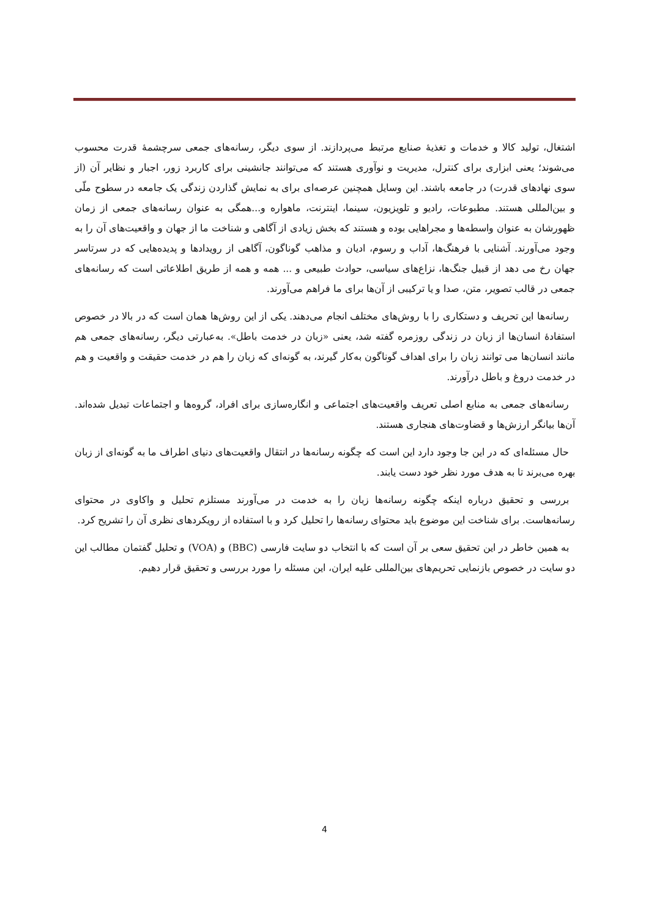اشتغال، تولید کالا و خدمات و تغذیهٔ صنایع مرتبط می‌پردازند. از سوی دیگر، رسانه‌های جمعی سرچشمهٔ قدرت محسوب می‌شوند؛ یعنی ابزاری برای کنترل، مدیریت و نوآوری هستند که می‌توانند جانشینی برای کاربرد زور، اجبار و نظایر آن (از سوی نهادهای قدرت) در جامعه باشند. این وسایل همچنین عرصه‌ای برای به نمایش گذاردن زندگی یک جامعه در سطوح ملّی و بین‌المللی هستند. مطبوعات، رادیو و تلویزیون، سینما، اینترنت، ماهواره و...همگی به عنوان رسانه‌های جمعی از زمان ظهورشان به عنوان واسطه‌ها و مجراهایی بوده و هستند که بخش زیادی از آگاهی و شناخت ما از جهان و واقعیت‌های آن را به وجود می‌آورند. آشنایی با فرهنگ‌ها، آداب و رسوم، ادیان و مذاهب گوناگون، آگاهی از رویدادها و پدیده‌هایی که در سرتاسر جهان رخ می دهد از قبیل جنگ‌ها، نزاع‌های سیاسی، حوادث طبیعی و ... همه و همه از طریق اطلاعاتی است که رسانه‌های جمعی در قالب تصویر، متن، صدا و یا ترکیبی از آن‌ها برای ما فراهم می‌آورند.
رسانه‌ها این تحریف و دستکاری را با روش‌های مختلف انجام می‌دهند. یکی از این روش‌ها همان است که در بالا در خصوص استفادهٔ انسان‌ها از زبان در زندگی روزمره گفته شد، یعنی «زبان در خدمت باطل». به‌عبارتی دیگر، رسانه‌های جمعی هم مانند انسان‌ها می توانند زبان را برای اهداف گوناگون به‌کار گیرند، به گونه‌ای که زبان را هم در خدمت حقیقت و واقعیت و هم در خدمت دروغ و باطل درآورند.
رسانه‌های جمعی به منابع اصلی تعریف واقعیت‌های اجتماعی و انگاره‌سازی برای افراد، گروه‌ها و اجتماعات تبدیل شده‌اند. آن‌ها بیانگر ارزش‌ها و قضاوت‌های هنجاری هستند.
حال مسئله‌ای که در این جا وجود دارد این است که چگونه رسانه‌ها در انتقال واقعیت‌های دنیای اطراف ما به گونه‌ای از زبان بهره می‌برند تا به هدف مورد نظر خود دست یابند.
بررسی و تحقیق درباره اینکه چگونه رسانه‌ها زبان را به خدمت در می‌آورند مستلزم تحلیل و واکاوی در محتوای رسانه‌هاست. برای شناخت این موضوع باید محتوای رسانه‌ها را تحلیل کرد و با استفاده از رویکردهای نظری آن را تشریح کرد.
به همین خاطر در این تحقیق سعی بر آن است که با انتخاب دو سایت فارسی (BBC) و (VOA) و تحلیل گفتمان مطالب این دو سایت در خصوص بازنمایی تحریم‌های بین‌المللی علیه ایران، این مسئله را مورد بررسی و تحقیق قرار دهیم.
4